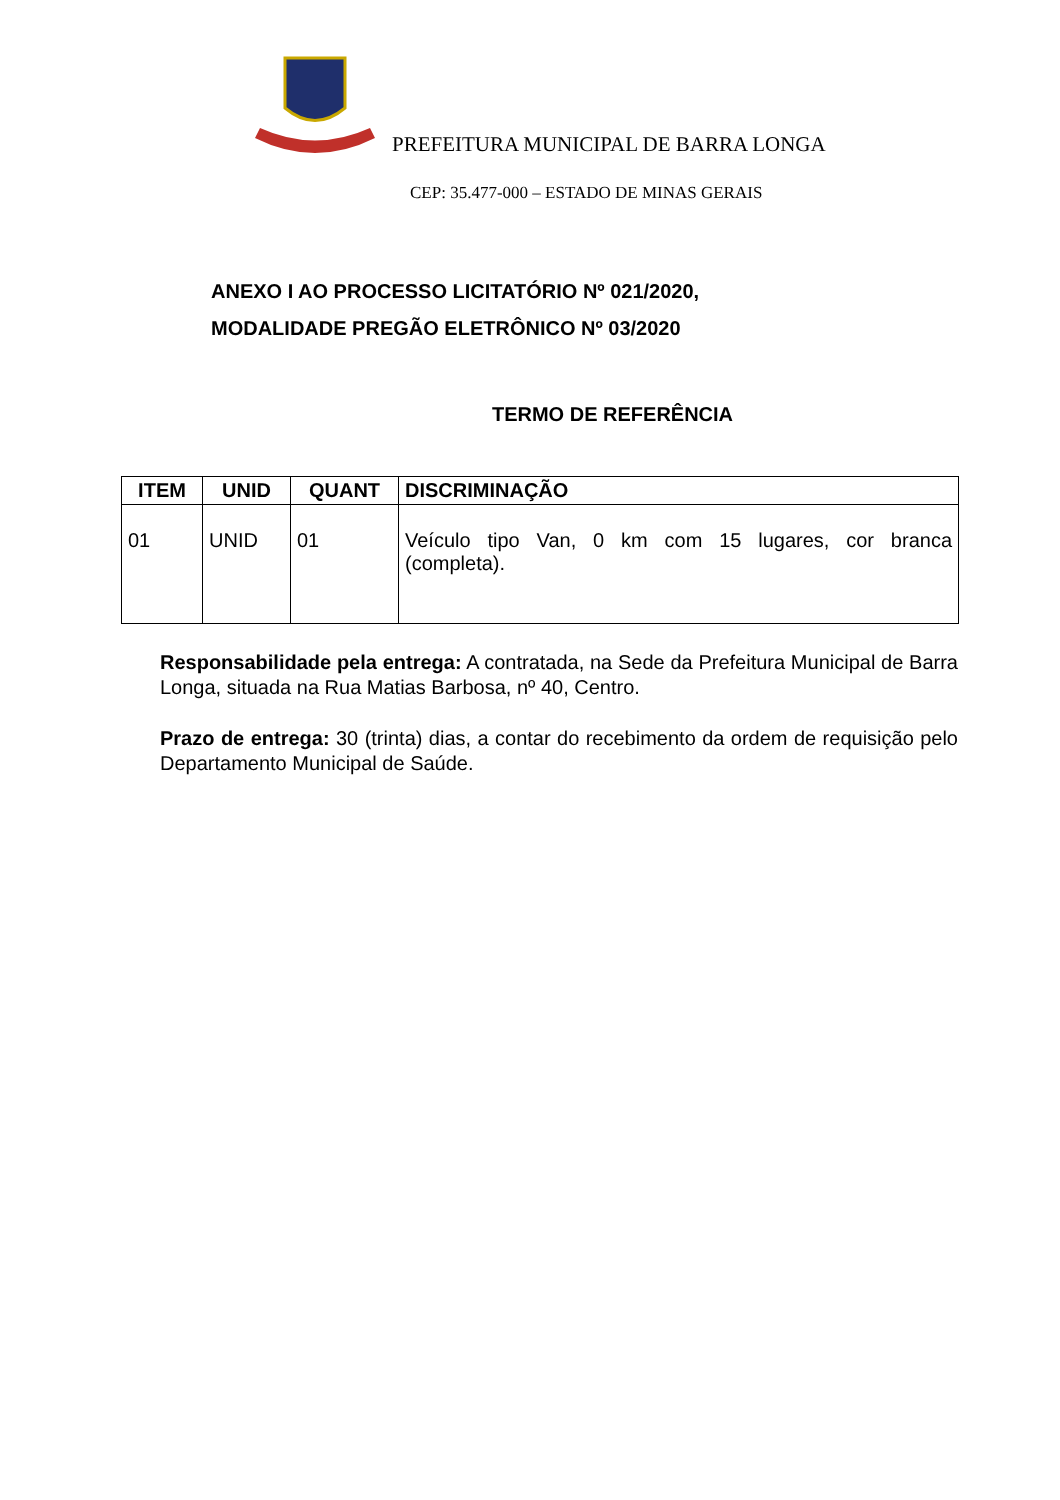PREFEITURA MUNICIPAL DE BARRA LONGA
CEP: 35.477-000 – ESTADO DE MINAS GERAIS
ANEXO I AO PROCESSO LICITATÓRIO Nº 021/2020,
MODALIDADE PREGÃO ELETRÔNICO Nº 03/2020
TERMO DE REFERÊNCIA
| ITEM | UNID | QUANT | DISCRIMINAÇÃO |
| --- | --- | --- | --- |
| 01 | UNID | 01 | Veículo tipo Van, 0 km com 15 lugares, cor branca (completa). |
Responsabilidade pela entrega: A contratada, na Sede da Prefeitura Municipal de Barra Longa, situada na Rua Matias Barbosa, nº 40, Centro.
Prazo de entrega: 30 (trinta) dias, a contar do recebimento da ordem de requisição pelo Departamento Municipal de Saúde.